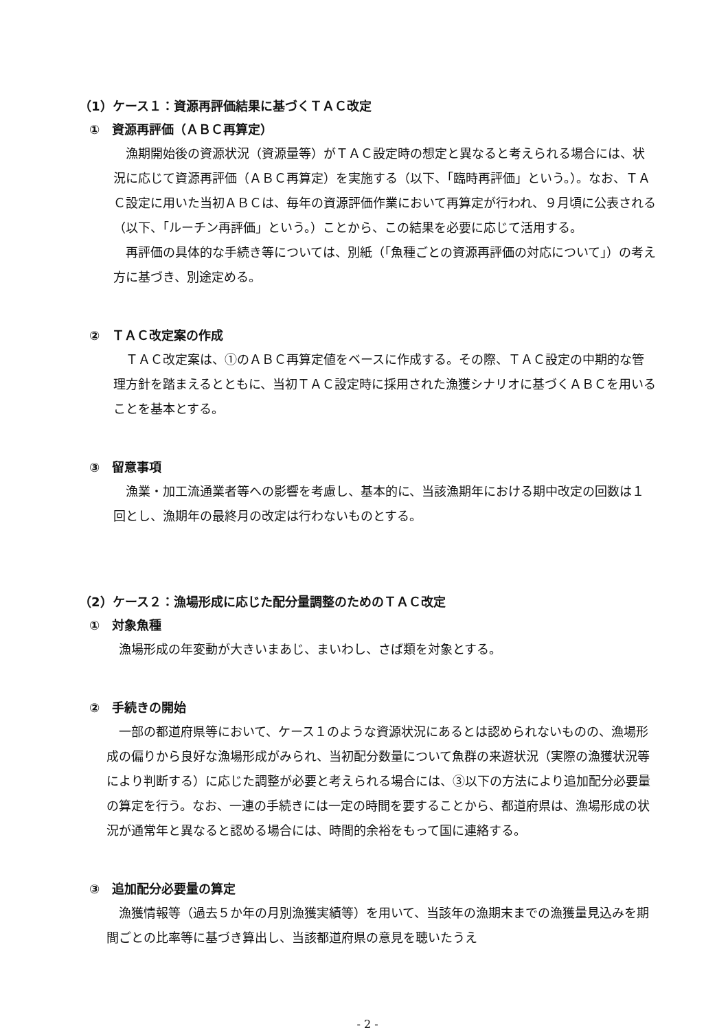（1）ケース１：資源再評価結果に基づくＴＡＣ改定
①　資源再評価（ＡＢＣ再算定）
漁期開始後の資源状況（資源量等）がＴＡＣ設定時の想定と異なると考えられる場合には、状況に応じて資源再評価（ＡＢＣ再算定）を実施する（以下、「臨時再評価」という。）。なお、ＴＡＣ設定に用いた当初ＡＢＣは、毎年の資源評価作業において再算定が行われ、９月頃に公表される（以下、「ルーチン再評価」という。）ことから、この結果を必要に応じて活用する。
再評価の具体的な手続き等については、別紙（「魚種ごとの資源再評価の対応について」）の考え方に基づき、別途定める。
②　ＴＡＣ改定案の作成
ＴＡＣ改定案は、①のＡＢＣ再算定値をベースに作成する。その際、ＴＡＣ設定の中期的な管理方針を踏まえるとともに、当初ＴＡＣ設定時に採用された漁獲シナリオに基づくＡＢＣを用いることを基本とする。
③　留意事項
漁業・加工流通業者等への影響を考慮し、基本的に、当該漁期年における期中改定の回数は１回とし、漁期年の最終月の改定は行わないものとする。
（2）ケース２：漁場形成に応じた配分量調整のためのＴＡＣ改定
①　対象魚種
漁場形成の年変動が大きいまあじ、まいわし、さば類を対象とする。
②　手続きの開始
一部の都道府県等において、ケース１のような資源状況にあるとは認められないものの、漁場形成の偏りから良好な漁場形成がみられ、当初配分数量について魚群の来遊状況（実際の漁獲状況等により判断する）に応じた調整が必要と考えられる場合には、③以下の方法により追加配分必要量の算定を行う。なお、一連の手続きには一定の時間を要することから、都道府県は、漁場形成の状況が通常年と異なると認める場合には、時間的余裕をもって国に連絡する。
③　追加配分必要量の算定
漁獲情報等（過去５か年の月別漁獲実績等）を用いて、当該年の漁期末までの漁獲量見込みを期間ごとの比率等に基づき算出し、当該都道府県の意見を聴いたうえ
- 2 -